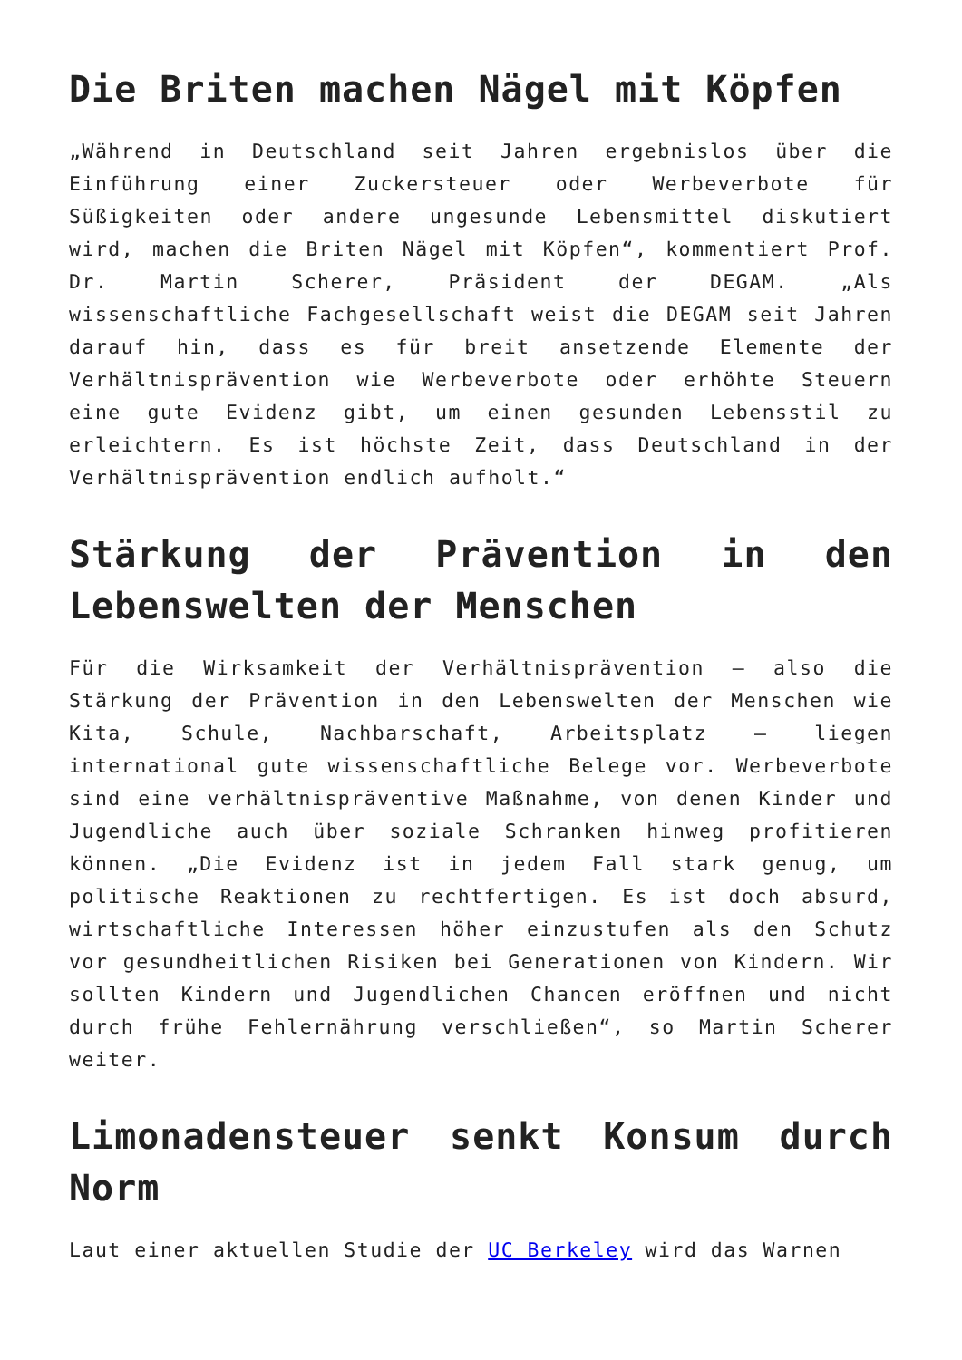Die Briten machen Nägel mit Köpfen
„Während in Deutschland seit Jahren ergebnislos über die Einführung einer Zuckersteuer oder Werbeverbote für Süßigkeiten oder andere ungesunde Lebensmittel diskutiert wird, machen die Briten Nägel mit Köpfen“, kommentiert Prof. Dr. Martin Scherer, Präsident der DEGAM. „Als wissenschaftliche Fachgesellschaft weist die DEGAM seit Jahren darauf hin, dass es für breit ansetzende Elemente der Verhältnisprävention wie Werbeverbote oder erhöhte Steuern eine gute Evidenz gibt, um einen gesunden Lebensstil zu erleichtern. Es ist höchste Zeit, dass Deutschland in der Verhältnisprävention endlich aufholt.“
Stärkung der Prävention in den Lebenswelten der Menschen
Für die Wirksamkeit der Verhältnisprävention – also die Stärkung der Prävention in den Lebenswelten der Menschen wie Kita, Schule, Nachbarschaft, Arbeitsplatz – liegen international gute wissenschaftliche Belege vor. Werbeverbote sind eine verhältnispräventive Maßnahme, von denen Kinder und Jugendliche auch über soziale Schranken hinweg profitieren können. „Die Evidenz ist in jedem Fall stark genug, um politische Reaktionen zu rechtfertigen. Es ist doch absurd, wirtschaftliche Interessen höher einzustufen als den Schutz vor gesundheitlichen Risiken bei Generationen von Kindern. Wir sollten Kindern und Jugendlichen Chancen eröffnen und nicht durch frühe Fehlernährung verschließen“, so Martin Scherer weiter.
Limonadensteuer senkt Konsum durch Norm
Laut einer aktuellen Studie der UC Berkeley wird das Warnen